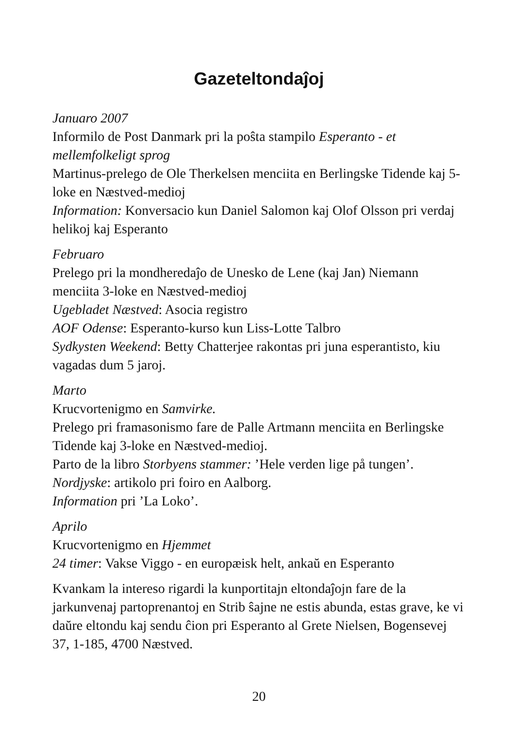Gazeteltondaĵoj
Januaro 2007
Informilo de Post Danmark pri la poŝta stampilo Esperanto - et mellemfolkeligt sprog
Martinus-prelego de Ole Therkelsen menciita en Berlingske Tidende kaj 5-loke en Næstved-medioj
Information: Konversacio kun Daniel Salomon kaj Olof Olsson pri verdaj helikoj kaj Esperanto
Februaro
Prelego pri la mondheredaĵo de Unesko de Lene (kaj Jan) Niemann menciita 3-loke en Næstved-medioj
Ugebladet Næstved: Asocia registro
AOF Odense: Esperanto-kurso kun Liss-Lotte Talbro
Sydkysten Weekend: Betty Chatterjee rakontas pri juna esperantisto, kiu vagadas dum 5 jaroj.
Marto
Krucvortenigmo en Samvirke.
Prelego pri framasonismo fare de Palle Artmann menciita en Berlingske Tidende kaj 3-loke en Næstved-medioj.
Parto de la libro Storbyens stammer: ’Hele verden lige på tungen’.
Nordjyske: artikolo pri foiro en Aalborg.
Information pri ’La Loko’.
Aprilo
Krucvortenigmo en Hjemmet
24 timer: Vakse Viggo - en europæisk helt, ankaŭ en Esperanto
Kvankam la intereso rigardi la kunportitajn eltondaĵojn fare de la jarkunvenaj partoprenantoj en Strib ŝajne ne estis abunda, estas grave, ke vi daŭre eltondu kaj sendu ĉion pri Esperanto al Grete Nielsen, Bogensevej 37, 1-185, 4700 Næstved.
20